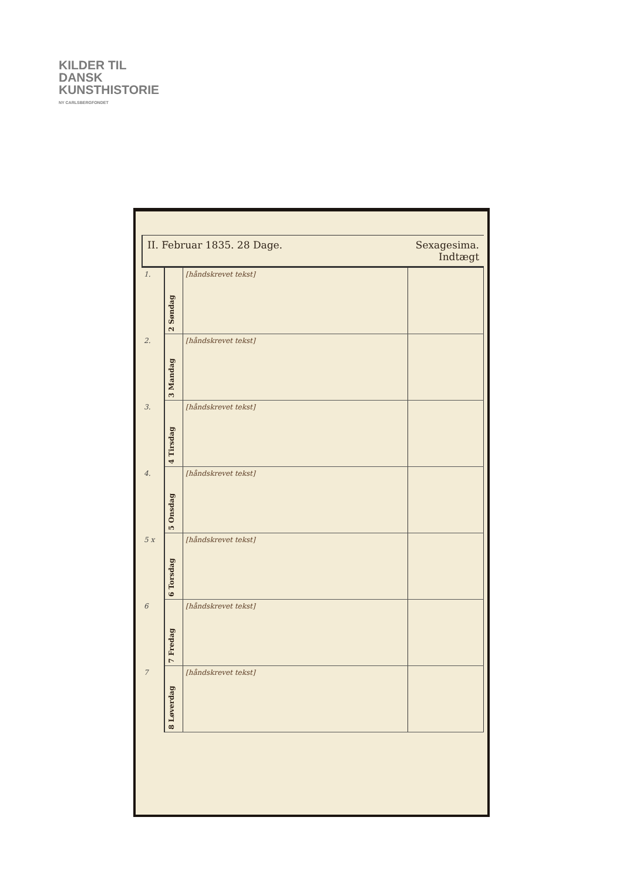KILDER TIL
DANSK
KUNSTHISTORIE
NY CARLSBERGFONDET
II. Februar 1835. 28 Dage. Sexagesima.
Indtægt
| 1. | 2 Søndag | [håndskrevet tekst] | |
| 2. | 3 Mandag | [håndskrevet tekst] | |
| 3. | 4 Tirsdag | [håndskrevet tekst] | |
| 4. | 5 Onsdag | [håndskrevet tekst] | |
| 5 x | 6 Torsdag | [håndskrevet tekst] | |
| 6 | 7 Fredag | [håndskrevet tekst] | |
| 7 | 8 Løverdag | [håndskrevet tekst] | |